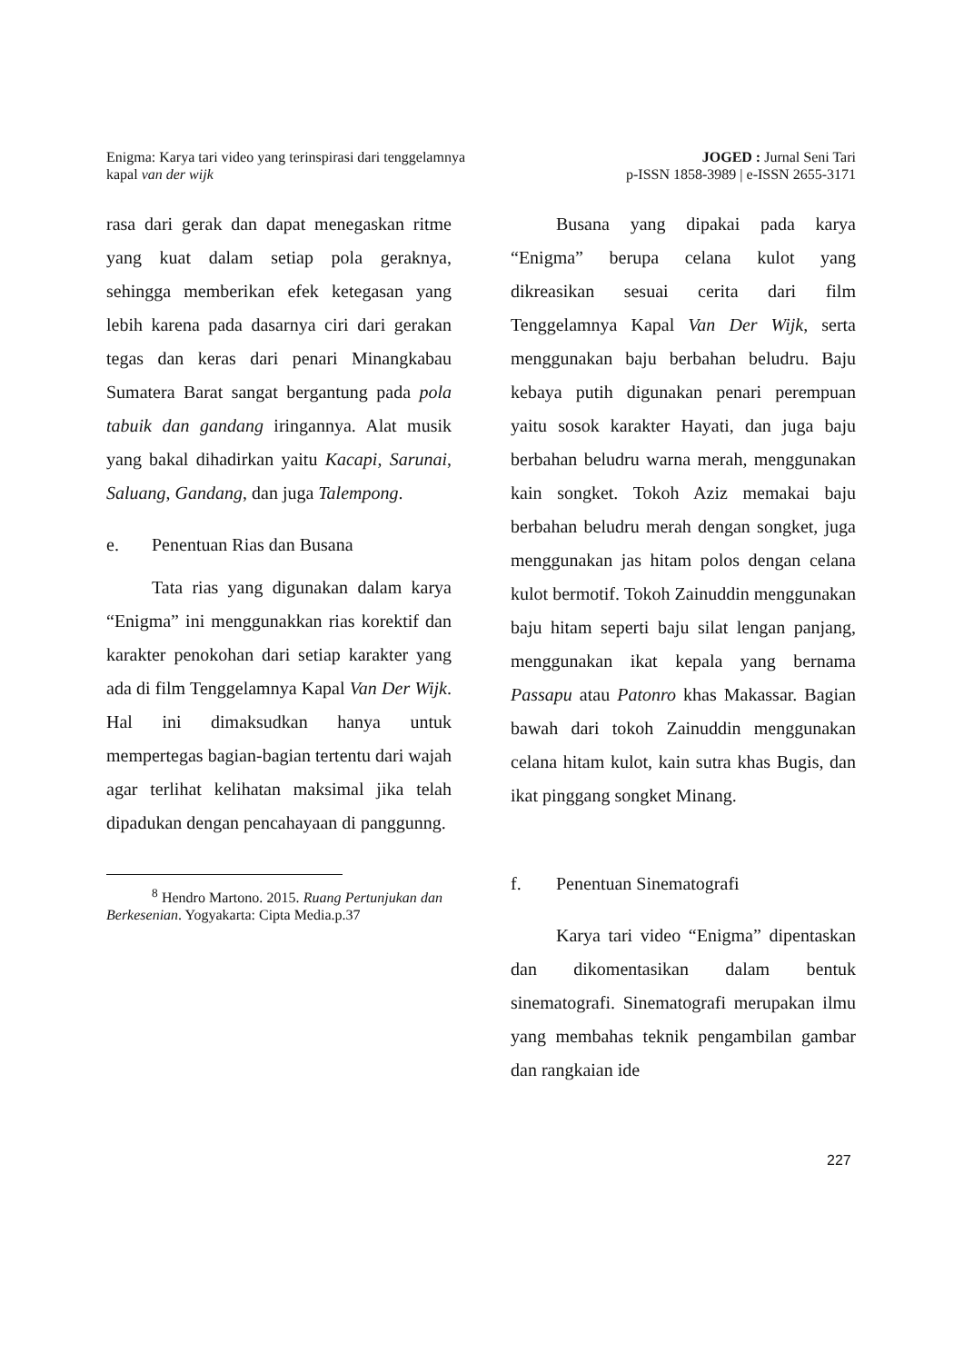Enigma: Karya tari video yang terinspirasi dari tenggelamnya
kapal van der wijk
JOGED : Jurnal Seni Tari
p-ISSN 1858-3989 | e-ISSN 2655-3171
rasa dari gerak dan dapat menegaskan ritme yang kuat dalam setiap pola geraknya, sehingga memberikan efek ketegasan yang lebih karena pada dasarnya ciri dari gerakan tegas dan keras dari penari Minangkabau Sumatera Barat sangat bergantung pada pola tabuik dan gandang iringannya. Alat musik yang bakal dihadirkan yaitu Kacapi, Sarunai, Saluang, Gandang, dan juga Talempong.
e. Penentuan Rias dan Busana
Tata rias yang digunakan dalam karya “Enigma” ini menggunakkan rias korektif dan karakter penokohan dari setiap karakter yang ada di film Tenggelamnya Kapal Van Der Wijk. Hal ini dimaksudkan hanya untuk mempertegas bagian-bagian tertentu dari wajah agar terlihat kelihatan maksimal jika telah dipadukan dengan pencahayaan di panggunng.
<sup>8</sup> Hendro Martono. 2015. Ruang Pertunjukan dan Berkesenian. Yogyakarta: Cipta Media.p.37
Busana yang dipakai pada karya “Enigma” berupa celana kulot yang dikreasikan sesuai cerita dari film Tenggelamnya Kapal Van Der Wijk, serta menggunakan baju berbahan beludru. Baju kebaya putih digunakan penari perempuan yaitu sosok karakter Hayati, dan juga baju berbahan beludru warna merah, menggunakan kain songket. Tokoh Aziz memakai baju berbahan beludru merah dengan songket, juga menggunakan jas hitam polos dengan celana kulot bermotif. Tokoh Zainuddin menggunakan baju hitam seperti baju silat lengan panjang, menggunakan ikat kepala yang bernama Passapu atau Patonro khas Makassar. Bagian bawah dari tokoh Zainuddin menggunakan celana hitam kulot, kain sutra khas Bugis, dan ikat pinggang songket Minang.
f. Penentuan Sinematografi
Karya tari video “Enigma” dipentaskan dan dikomentasikan dalam bentuk sinematografi. Sinematografi merupakan ilmu yang membahas teknik pengambilan gambar dan rangkaian ide
227